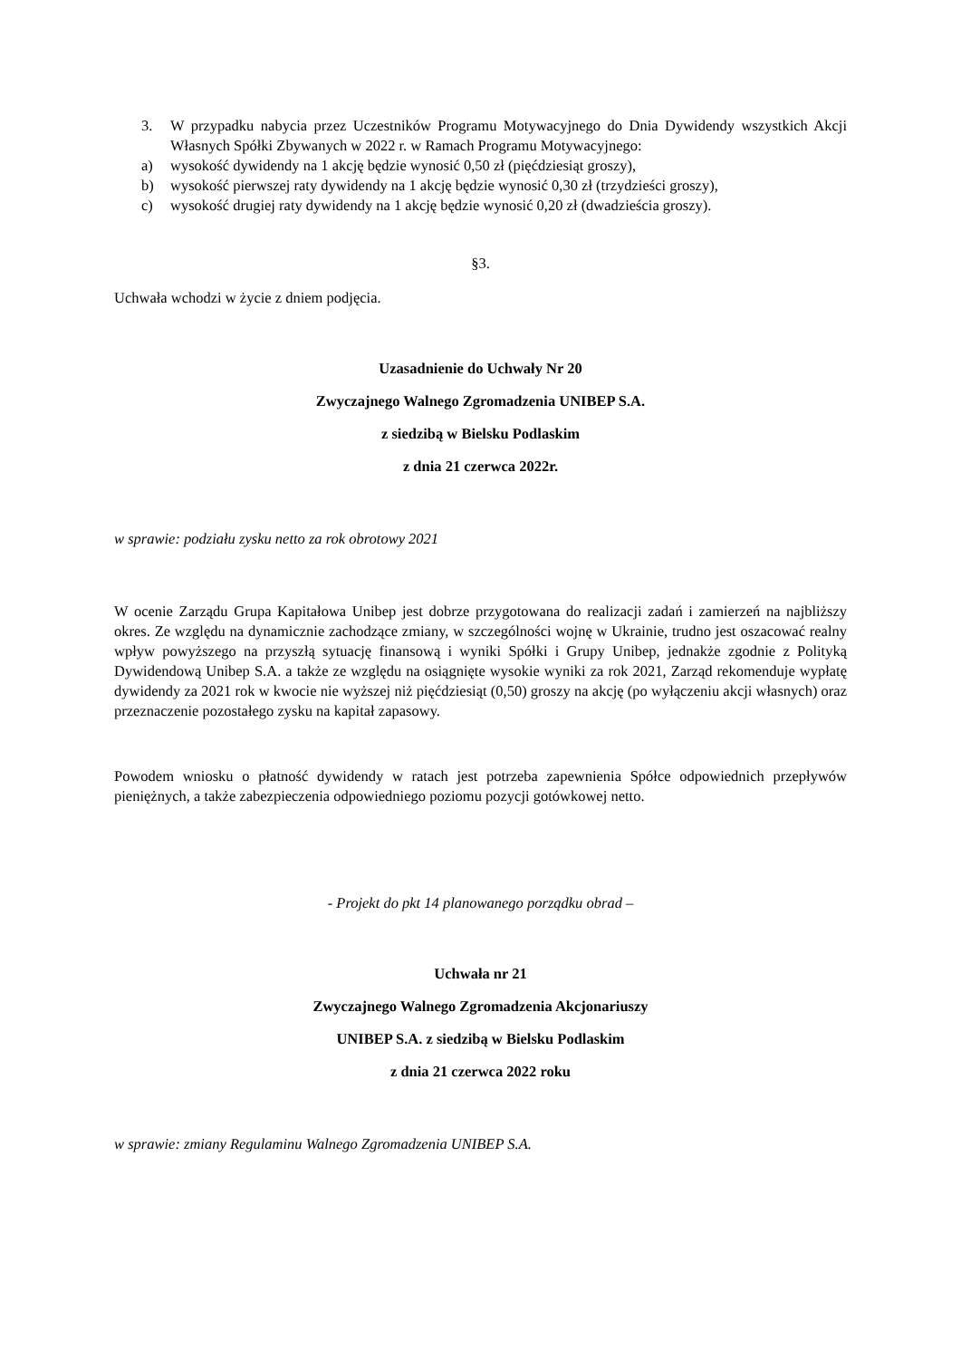3. W przypadku nabycia przez Uczestników Programu Motywacyjnego do Dnia Dywidendy wszystkich Akcji Własnych Spółki Zbywanych w 2022 r. w Ramach Programu Motywacyjnego:
a) wysokość dywidendy na 1 akcję będzie wynosić 0,50 zł (pięćdziesiąt groszy),
b) wysokość pierwszej raty dywidendy na 1 akcję będzie wynosić 0,30 zł (trzydzieści groszy),
c) wysokość drugiej raty dywidendy na 1 akcję będzie wynosić 0,20 zł (dwadzieścia groszy).
§3.
Uchwała wchodzi w życie z dniem podjęcia.
Uzasadnienie do Uchwały Nr 20
Zwyczajnego Walnego Zgromadzenia UNIBEP S.A.
z siedzibą w Bielsku Podlaskim
z dnia 21 czerwca 2022r.
w sprawie: podziału zysku netto za rok obrotowy 2021
W ocenie Zarządu Grupa Kapitałowa Unibep jest dobrze przygotowana do realizacji zadań i zamierzeń na najbliższy okres. Ze względu na dynamicznie zachodzące zmiany, w szczególności wojnę w Ukrainie, trudno jest oszacować realny wpływ powyższego na przyszłą sytuację finansową i wyniki Spółki i Grupy Unibep, jednakże zgodnie z Polityką Dywidendową Unibep S.A. a także ze względu na osiągnięte wysokie wyniki za rok 2021, Zarząd rekomenduje wypłatę dywidendy za 2021 rok w kwocie nie wyższej niż pięćdziesiąt (0,50) groszy na akcję (po wyłączeniu akcji własnych) oraz przeznaczenie pozostałego zysku na kapitał zapasowy.
Powodem wniosku o płatność dywidendy w ratach jest potrzeba zapewnienia Spółce odpowiednich przepływów pieniężnych, a także zabezpieczenia odpowiedniego poziomu pozycji gotówkowej netto.
- Projekt do pkt 14 planowanego porządku obrad –
Uchwała nr 21
Zwyczajnego Walnego Zgromadzenia Akcjonariuszy
UNIBEP S.A. z siedzibą w Bielsku Podlaskim
z dnia 21 czerwca 2022 roku
w sprawie: zmiany Regulaminu Walnego Zgromadzenia UNIBEP S.A.